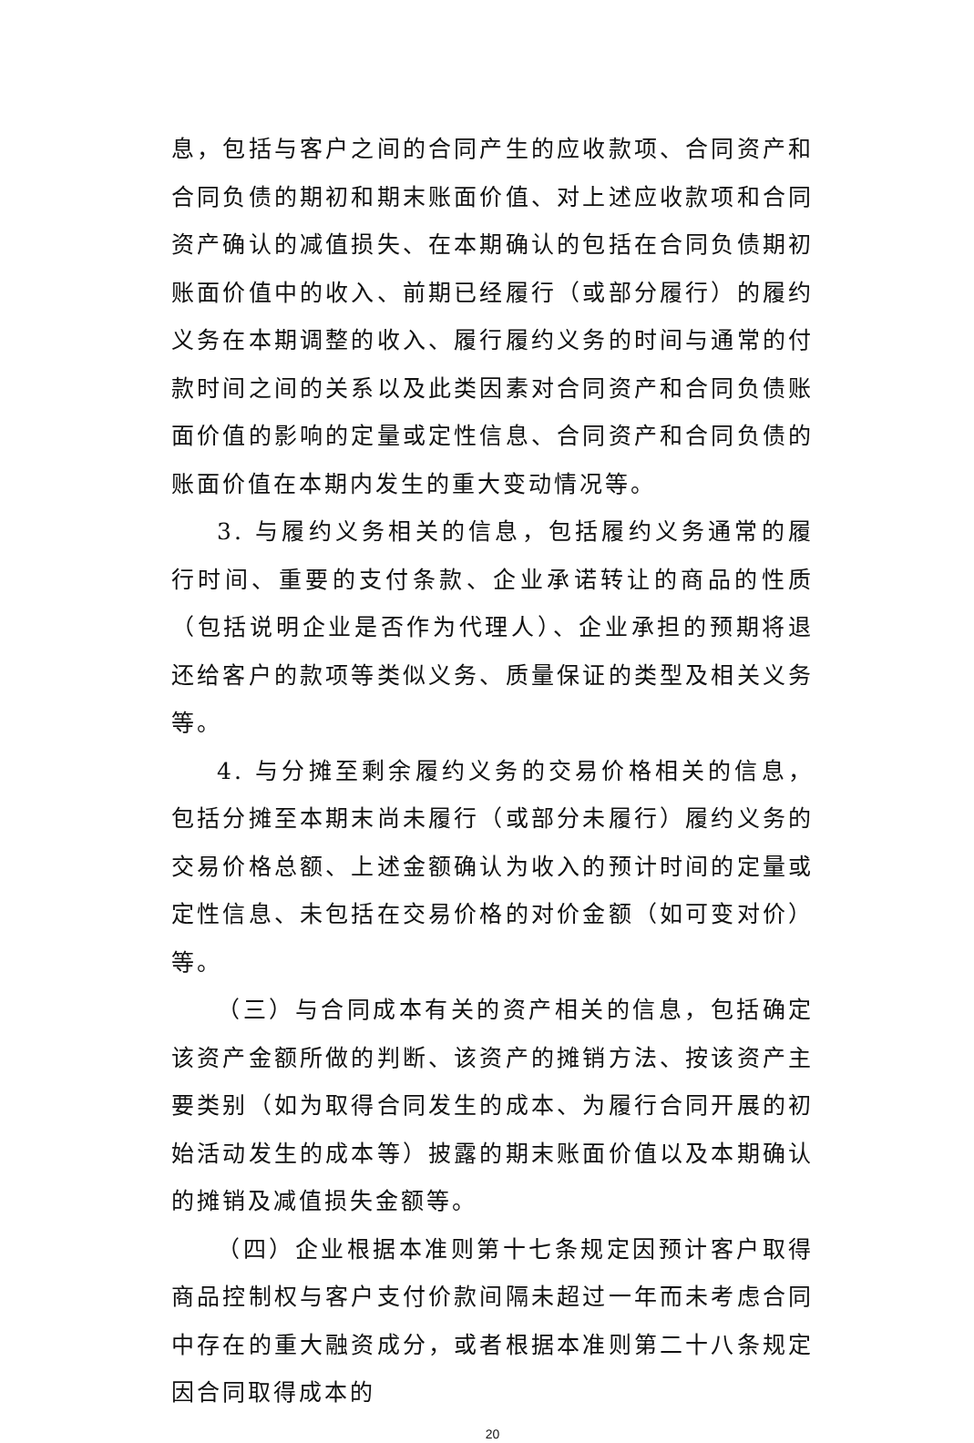息，包括与客户之间的合同产生的应收款项、合同资产和合同负债的期初和期末账面价值、对上述应收款项和合同资产确认的减值损失、在本期确认的包括在合同负债期初账面价值中的收入、前期已经履行（或部分履行）的履约义务在本期调整的收入、履行履约义务的时间与通常的付款时间之间的关系以及此类因素对合同资产和合同负债账面价值的影响的定量或定性信息、合同资产和合同负债的账面价值在本期内发生的重大变动情况等。
3. 与履约义务相关的信息，包括履约义务通常的履行时间、重要的支付条款、企业承诺转让的商品的性质（包括说明企业是否作为代理人）、企业承担的预期将退还给客户的款项等类似义务、质量保证的类型及相关义务等。
4. 与分摊至剩余履约义务的交易价格相关的信息，包括分摊至本期末尚未履行（或部分未履行）履约义务的交易价格总额、上述金额确认为收入的预计时间的定量或定性信息、未包括在交易价格的对价金额（如可变对价）等。
（三）与合同成本有关的资产相关的信息，包括确定该资产金额所做的判断、该资产的摊销方法、按该资产主要类别（如为取得合同发生的成本、为履行合同开展的初始活动发生的成本等）披露的期末账面价值以及本期确认的摊销及减值损失金额等。
（四）企业根据本准则第十七条规定因预计客户取得商品控制权与客户支付价款间隔未超过一年而未考虑合同中存在的重大融资成分，或者根据本准则第二十八条规定因合同取得成本的
20